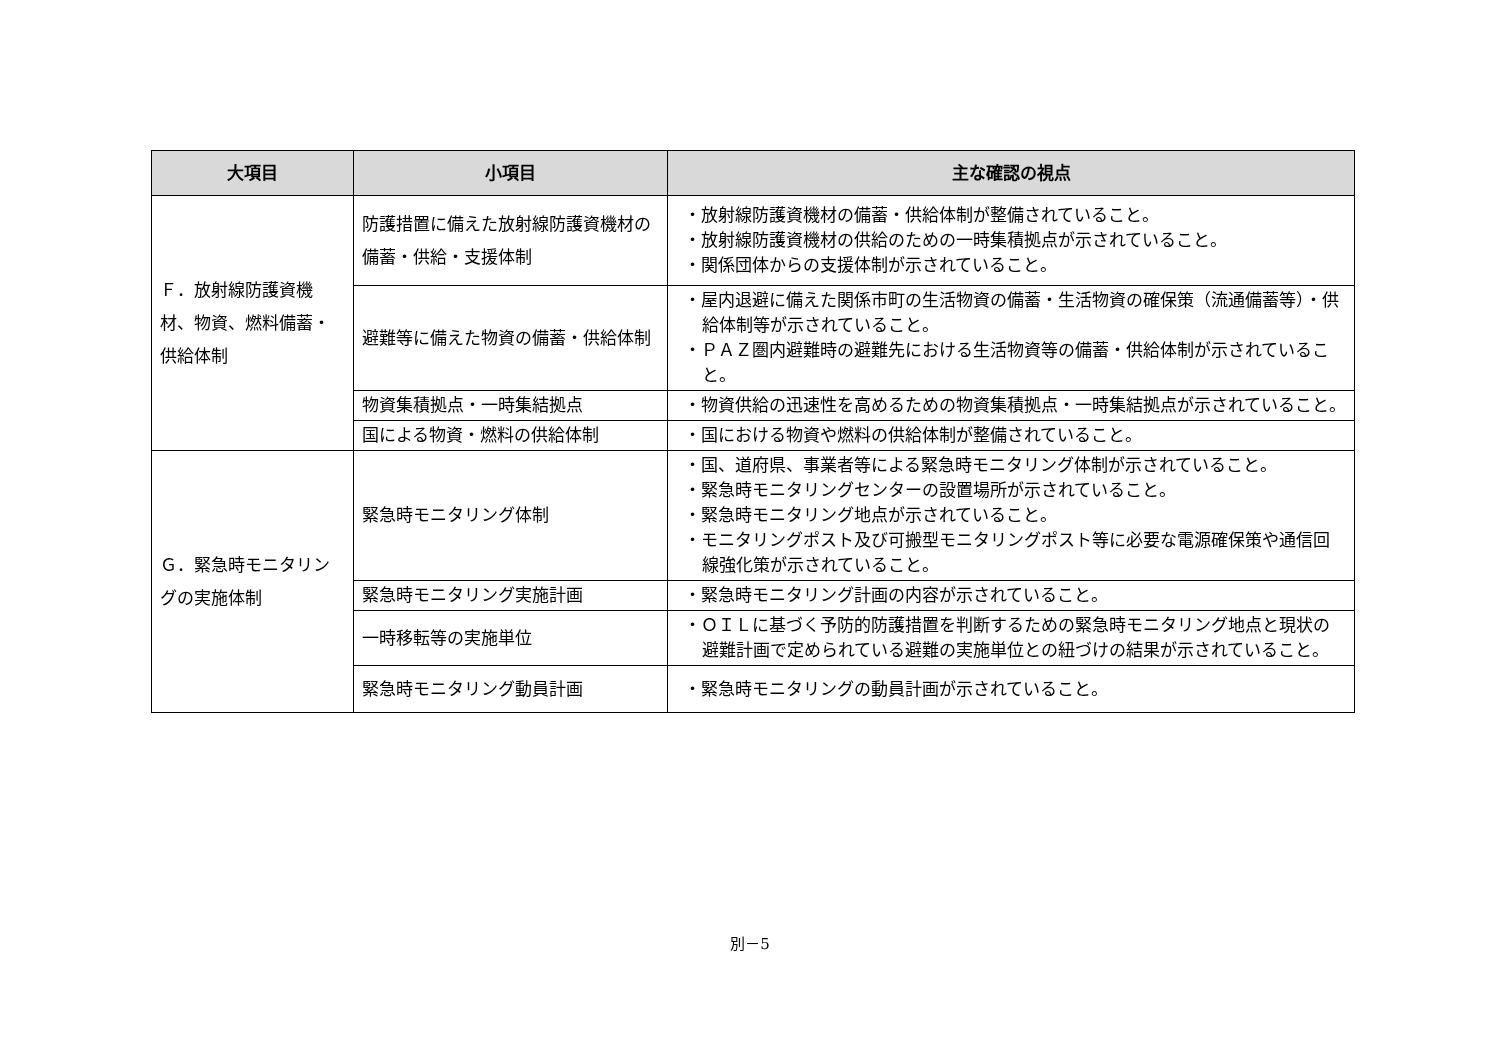| 大項目 | 小項目 | 主な確認の視点 |
| --- | --- | --- |
| Ｆ．放射線防護資機材、物資、燃料備蓄・供給体制 | 防護措置に備えた放射線防護資機材の備蓄・供給・支援体制 | ・放射線防護資機材の備蓄・供給体制が整備されていること。 ・放射線防護資機材の供給のための一時集積拠点が示されていること。 ・関係団体からの支援体制が示されていること。 |
| | 避難等に備えた物資の備蓄・供給体制 | ・屋内退避に備えた関係市町の生活物資の備蓄・生活物資の確保策（流通備蓄等）・供給体制等が示されていること。 ・ＰＡＺ圏内避難時の避難先における生活物資等の備蓄・供給体制が示されていること。 |
| | 物資集積拠点・一時集結拠点 | ・物資供給の迅速性を高めるための物資集積拠点・一時集結拠点が示されていること。 |
| | 国による物資・燃料の供給体制 | ・国における物資や燃料の供給体制が整備されていること。 |
| Ｇ．緊急時モニタリングの実施体制 | 緊急時モニタリング体制 | ・国、道府県、事業者等による緊急時モニタリング体制が示されていること。 ・緊急時モニタリングセンターの設置場所が示されていること。 ・緊急時モニタリング地点が示されていること。 ・モニタリングポスト及び可搬型モニタリングポスト等に必要な電源確保策や通信回線強化策が示されていること。 |
| | 緊急時モニタリング実施計画 | ・緊急時モニタリング計画の内容が示されていること。 |
| | 一時移転等の実施単位 | ・ＯＩＬに基づく予防的防護措置を判断するための緊急時モニタリング地点と現状の避難計画で定められている避難の実施単位との紐づけの結果が示されていること。 |
| | 緊急時モニタリング動員計画 | ・緊急時モニタリングの動員計画が示されていること。 |
別－5